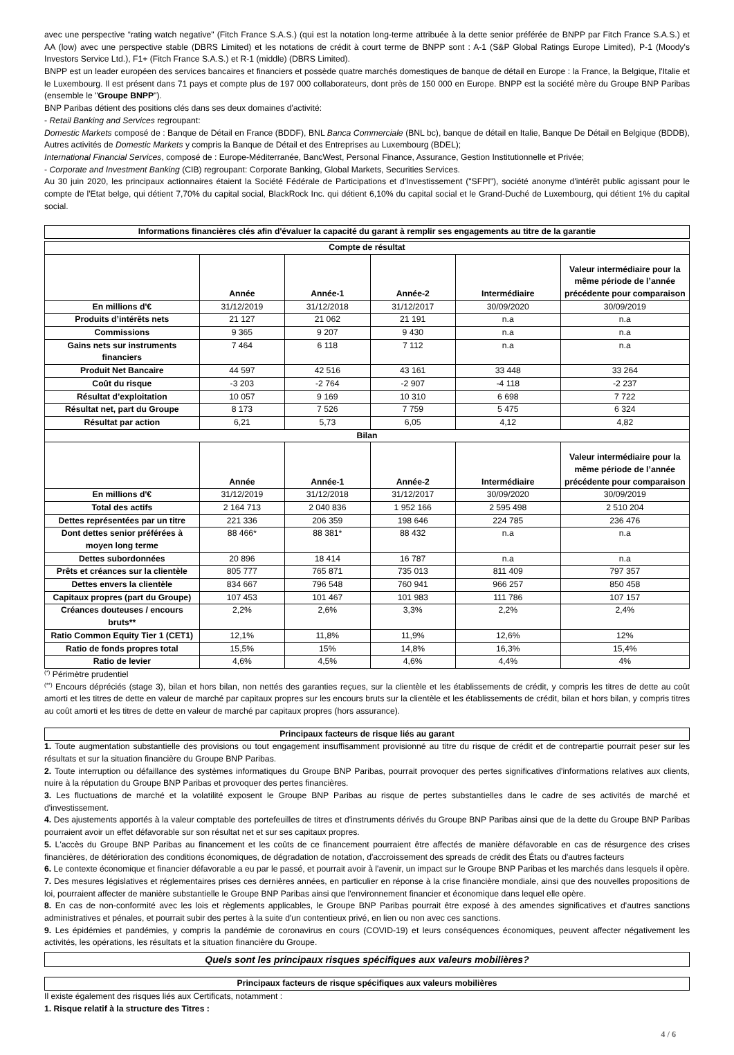avec une perspective “rating watch negative" (Fitch France S.A.S.) (qui est la notation long-terme attribuée à la dette senior préférée de BNPP par Fitch France S.A.S.) et AA (low) avec une perspective stable (DBRS Limited) et les notations de crédit à court terme de BNPP sont : A-1 (S&P Global Ratings Europe Limited), P-1 (Moody's Investors Service Ltd.), F1+ (Fitch France S.A.S.) et R-1 (middle) (DBRS Limited).
BNPP est un leader européen des services bancaires et financiers et possède quatre marchés domestiques de banque de détail en Europe : la France, la Belgique, l'Italie et le Luxembourg. Il est présent dans 71 pays et compte plus de 197 000 collaborateurs, dont près de 150 000 en Europe. BNPP est la société mère du Groupe BNP Paribas (ensemble le "Groupe BNPP").
BNP Paribas détient des positions clés dans ses deux domaines d'activité:
- Retail Banking and Services regroupant:
Domestic Markets composé de : Banque de Détail en France (BDDF), BNL Banca Commerciale (BNL bc), banque de détail en Italie, Banque De Détail en Belgique (BDDB), Autres activités de Domestic Markets y compris la Banque de Détail et des Entreprises au Luxembourg (BDEL);
International Financial Services, composé de : Europe-Méditerranée, BancWest, Personal Finance, Assurance, Gestion Institutionnelle et Privée;
- Corporate and Investment Banking (CIB) regroupant: Corporate Banking, Global Markets, Securities Services.
Au 30 juin 2020, les principaux actionnaires étaient la Société Fédérale de Participations et d'Investissement ("SFPI"), société anonyme d'intérêt public agissant pour le compte de l'Etat belge, qui détient 7,70% du capital social, BlackRock Inc. qui détient 6,10% du capital social et le Grand-Duché de Luxembourg, qui détient 1% du capital social.
Informations financières clés afin d'évaluer la capacité du garant à remplir ses engagements au titre de la garantie
| Compte de résultat | | | | | |
| --- | --- | --- | --- | --- | --- |
| | Année | Année-1 | Année-2 | Intermédiaire | Valeur intermédiaire pour la même période de l’année précédente pour comparaison |
| En millions d'€ | 31/12/2019 | 31/12/2018 | 31/12/2017 | 30/09/2020 | 30/09/2019 |
| Produits d’intérêts nets | 21 127 | 21 062 | 21 191 | n.a | n.a |
| Commissions | 9 365 | 9 207 | 9 430 | n.a | n.a |
| Gains nets sur instruments financiers | 7 464 | 6 118 | 7 112 | n.a | n.a |
| Produit Net Bancaire | 44 597 | 42 516 | 43 161 | 33 448 | 33 264 |
| Coût du risque | -3 203 | -2 764 | -2 907 | -4 118 | -2 237 |
| Résultat d’exploitation | 10 057 | 9 169 | 10 310 | 6 698 | 7 722 |
| Résultat net, part du Groupe | 8 173 | 7 526 | 7 759 | 5 475 | 6 324 |
| Résultat par action | 6,21 | 5,73 | 6,05 | 4,12 | 4,82 |
| Bilan | | | | | |
| | Année | Année-1 | Année-2 | Intermédiaire | Valeur intermédiaire pour la même période de l’année précédente pour comparaison |
| En millions d'€ | 31/12/2019 | 31/12/2018 | 31/12/2017 | 30/09/2020 | 30/09/2019 |
| Total des actifs | 2 164 713 | 2 040 836 | 1 952 166 | 2 595 498 | 2 510 204 |
| Dettes représentées par un titre | 221 336 | 206 359 | 198 646 | 224 785 | 236 476 |
| Dont dettes senior préférées à moyen long terme | 88 466* | 88 381* | 88 432 | n.a | n.a |
| Dettes subordonnées | 20 896 | 18 414 | 16 787 | n.a | n.a |
| Prêts et créances sur la clientèle | 805 777 | 765 871 | 735 013 | 811 409 | 797 357 |
| Dettes envers la clientèle | 834 667 | 796 548 | 760 941 | 966 257 | 850 458 |
| Capitaux propres (part du Groupe) | 107 453 | 101 467 | 101 983 | 111 786 | 107 157 |
| Créances douteuses / encours bruts** | 2,2% | 2,6% | 3,3% | 2,2% | 2,4% |
| Ratio Common Equity Tier 1 (CET1) | 12,1% | 11,8% | 11,9% | 12,6% | 12% |
| Ratio de fonds propres total | 15,5% | 15% | 14,8% | 16,3% | 15,4% |
| Ratio de levier | 4,6% | 4,5% | 4,6% | 4,4% | 4% |
<sup>(*)</sup> Périmètre prudentiel
<sup>(**)</sup> Encours dépréciés (stage 3), bilan et hors bilan, non nettés des garanties reçues, sur la clientèle et les établissements de crédit, y compris les titres de dette au coût amorti et les titres de dette en valeur de marché par capitaux propres sur les encours bruts sur la clientèle et les établissements de crédit, bilan et hors bilan, y compris titres au coût amorti et les titres de dette en valeur de marché par capitaux propres (hors assurance).
Principaux facteurs de risque liés au garant
1. Toute augmentation substantielle des provisions ou tout engagement insuffisamment provisionné au titre du risque de crédit et de contrepartie pourrait peser sur les résultats et sur la situation financière du Groupe BNP Paribas.
2. Toute interruption ou défaillance des systèmes informatiques du Groupe BNP Paribas, pourrait provoquer des pertes significatives d'informations relatives aux clients, nuire à la réputation du Groupe BNP Paribas et provoquer des pertes financières.
3. Les fluctuations de marché et la volatilité exposent le Groupe BNP Paribas au risque de pertes substantielles dans le cadre de ses activités de marché et d'investissement.
4. Des ajustements apportés à la valeur comptable des portefeuilles de titres et d'instruments dérivés du Groupe BNP Paribas ainsi que de la dette du Groupe BNP Paribas pourraient avoir un effet défavorable sur son résultat net et sur ses capitaux propres.
5. L'accès du Groupe BNP Paribas au financement et les coûts de ce financement pourraient être affectés de manière défavorable en cas de résurgence des crises financières, de détérioration des conditions économiques, de dégradation de notation, d'accroissement des spreads de crédit des États ou d'autres facteurs
6. Le contexte économique et financier défavorable a eu par le passé, et pourrait avoir à l'avenir, un impact sur le Groupe BNP Paribas et les marchés dans lesquels il opère.
7. Des mesures législatives et réglementaires prises ces dernières années, en particulier en réponse à la crise financière mondiale, ainsi que des nouvelles propositions de loi, pourraient affecter de manière substantielle le Groupe BNP Paribas ainsi que l'environnement financier et économique dans lequel elle opère.
8. En cas de non-conformité avec les lois et règlements applicables, le Groupe BNP Paribas pourrait être exposé à des amendes significatives et d'autres sanctions administratives et pénales, et pourrait subir des pertes à la suite d'un contentieux privé, en lien ou non avec ces sanctions.
9. Les épidémies et pandémies, y compris la pandémie de coronavirus en cours (COVID-19) et leurs conséquences économiques, peuvent affecter négativement les activités, les opérations, les résultats et la situation financière du Groupe.
Quels sont les principaux risques spécifiques aux valeurs mobilières?
Principaux facteurs de risque spécifiques aux valeurs mobilières
Il existe également des risques liés aux Certificats, notamment :
1. Risque relatif à la structure des Titres :
4 / 6